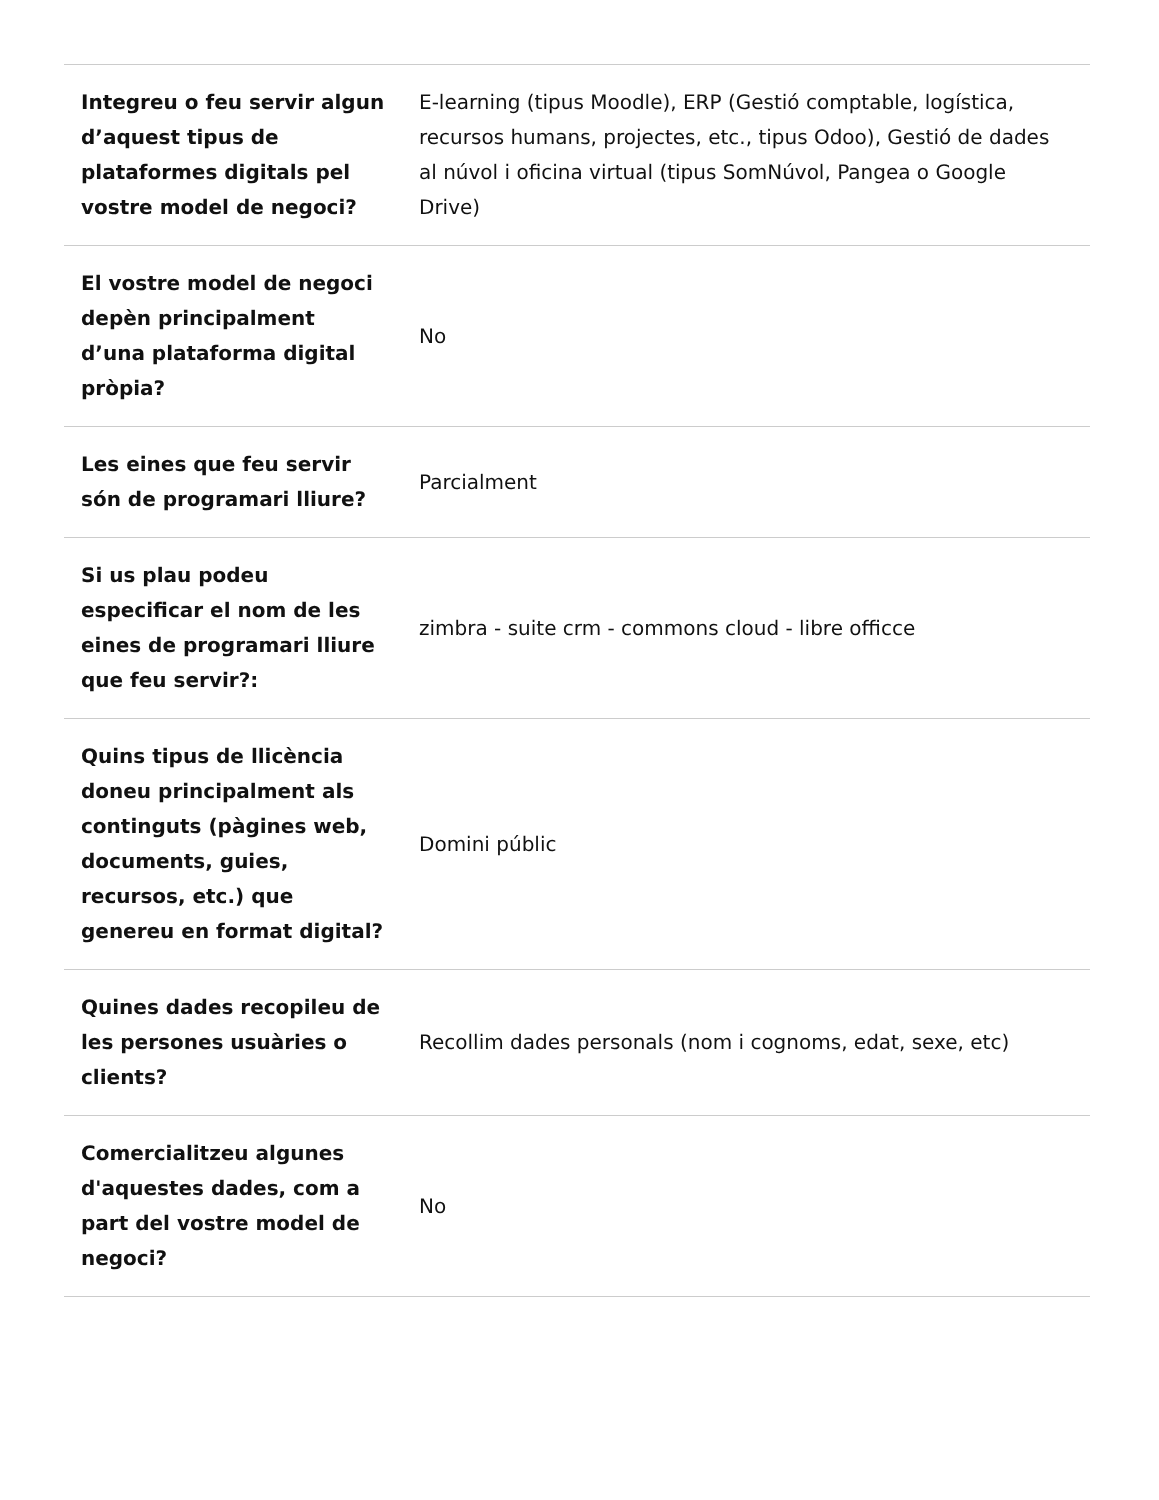| Integreu o feu servir algun d’aquest tipus de plataformes digitals pel vostre model de negoci? | E-learning (tipus Moodle), ERP (Gestió comptable, logística, recursos humans, projectes, etc., tipus Odoo), Gestió de dades al núvol i oficina virtual (tipus SomNúvol, Pangea o Google Drive) |
| El vostre model de negoci depèn principalment d’una plataforma digital pròpia? | No |
| Les eines que feu servir són de programari lliure? | Parcialment |
| Si us plau podeu especificar el nom de les eines de programari lliure que feu servir?: | zimbra - suite crm - commons cloud - libre officce |
| Quins tipus de llicència doneu principalment als continguts (pàgines web, documents, guies, recursos, etc.) que genereu en format digital? | Domini públic |
| Quines dades recopileu de les persones usuàries o clients? | Recollim dades personals (nom i cognoms, edat, sexe, etc) |
| Comercialitzeu algunes d'aquestes dades, com a part del vostre model de negoci? | No |